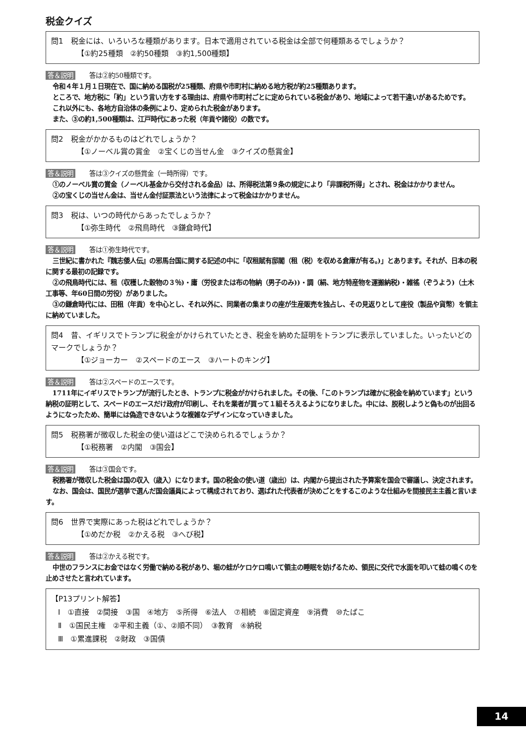税金クイズ
問1　税金には、いろいろな種類があります。日本で適用されている税金は全部で何種類あるでしょうか？
【①約25種類　②約50種類　③約1,500種類】
答＆説明 答は②約50種類です。
令和４年１月１日現在で、国に納める国税が25種類、府県や市町村に納める地方税が約25種類あります。
ところで、地方税に「約」という言い方をする理由は、府県や市町村ごとに定められている税金があり、地域によって若干違いがあるためです。
これ以外にも、各地方自治体の条例により、定められた税金があります。
また、③の約1,500種類は、江戸時代にあった税（年貢や諸役）の数です。
問2　税金がかかるものはどれでしょうか？
【①ノーベル賞の賞金　②宝くじの当せん金　③クイズの懸賞金】
答＆説明 答は③クイズの懸賞金（一時所得）です。
①のノーベル賞の賞金（ノーベル基金から交付される金品）は、所得税法第９条の規定により「非課税所得」とされ、税金はかかりません。
②の宝くじの当せん金は、当せん金付証票法という法律によって税金はかかりません。
問3　税は、いつの時代からあったでしょうか？
【①弥生時代　②飛鳥時代　③鎌倉時代】
答＆説明 答は①弥生時代です。
三世紀に書かれた『魏志倭人伝』の邪馬台国に関する記述の中に「収租賦有邸閣（租（税）を収める倉庫が有る。)」とあります。それが、日本の税に関する最初の記録です。
②の飛鳥時代には、租（収穫した穀物の３％)・庸（労役または布の物納（男子のみ))・調（絹、地方特産物を運搬納税)・雑徭（ぞうよう)（土木工事等、年60日間の労役）がありました。
③の鎌倉時代には、田租（年貢）を中心とし、それ以外に、同業者の集まりの座が生産販売を独占し、その見返りとして座役（製品や貨幣）を領主に納めていました。
問4　昔、イギリスでトランプに税金がかけられていたとき、税金を納めた証明をトランプに表示していました。いったいどのマークでしょうか？
【①ジョーカー　②スペードのエース　③ハートのキング】
答＆説明 答は②スペードのエースです。
1711年にイギリスでトランプが流行したとき、トランプに税金がかけられました。その後、「このトランプは確かに税金を納めています」という納税の証明として、スペードのエースだけ政府が印刷し、それを業者が買って１組そろえるようになりました。中には、脱税しようと偽ものが出回るようになったため、簡単には偽造できないような複雑なデザインになっていきました。
問5　税務署が徴収した税金の使い道はどこで決められるでしょうか？
【①税務署　②内閣　③国会】
答＆説明 答は③国会です。
税務署が徴収した税金は国の収入（歳入）になります。国の税金の使い道（歳出）は、内閣から提出された予算案を国会で審議し、決定されます。
なお、国会は、国民が選挙で選んだ国会議員によって構成されており、選ばれた代表者が決めごとをするこのような仕組みを間接民主主義と言います。
問6　世界で実際にあった税はどれでしょうか？
【①めだか税　②かえる税　③へび税】
答＆説明 答は②かえる税です。
中世のフランスにお金ではなく労働で納める税があり、堀の蛙がケロケロ鳴いて領主の睡眠を妨げるため、領民に交代で水面を叩いて蛙の鳴くのを止めさせたと言われています。
【P13プリント解答】
Ⅰ　①直接　②間接　③国　④地方　⑤所得　⑥法人　⑦相続　⑧固定資産　⑨消費　⑩たばこ
Ⅱ　①国民主権　②平和主義（①、②順不同）　③教育　④納税
Ⅲ　①累進課税　②財政　③国債
14